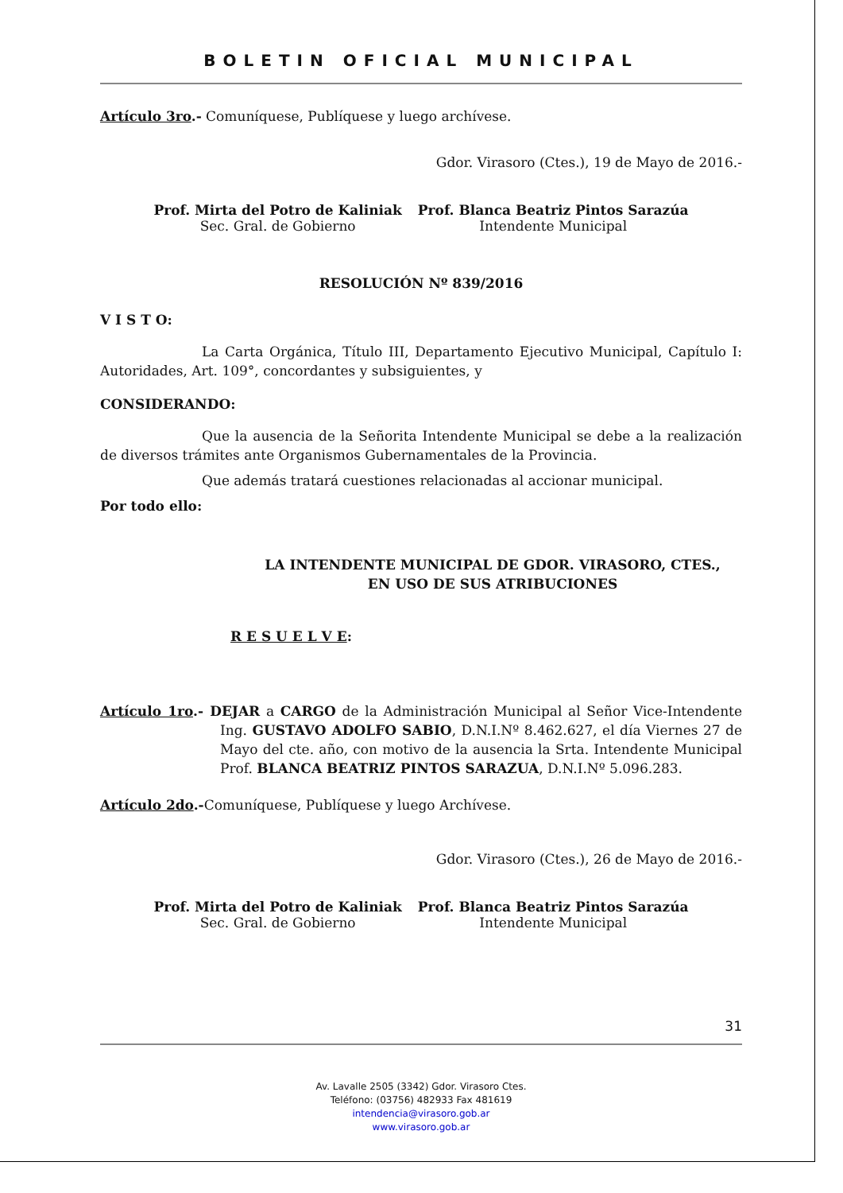BOLETIN OFICIAL MUNICIPAL
Artículo 3ro.- Comuníquese, Publíquese y luego archívese.
Gdor. Virasoro (Ctes.), 19 de Mayo de 2016.-
Prof. Mirta del Potro de Kaliniak
Sec. Gral. de Gobierno
Prof. Blanca Beatriz Pintos Sarazúa
Intendente Municipal
RESOLUCIÓN Nº 839/2016
V I S T O:
La Carta Orgánica, Título III, Departamento Ejecutivo Municipal, Capítulo I: Autoridades, Art. 109°, concordantes y subsiguientes, y
CONSIDERANDO:
Que la ausencia de la Señorita Intendente Municipal se debe a la realización de diversos trámites ante Organismos Gubernamentales de la Provincia.
Que además tratará cuestiones relacionadas al accionar municipal.
Por todo ello:
LA INTENDENTE MUNICIPAL DE GDOR. VIRASORO, CTES.,
EN USO DE SUS ATRIBUCIONES
R E S U E L V E:
Artículo 1ro.- DEJAR a CARGO de la Administración Municipal al Señor Vice-Intendente Ing. GUSTAVO ADOLFO SABIO, D.N.I.Nº 8.462.627, el día Viernes 27 de Mayo del cte. año, con motivo de la ausencia la Srta. Intendente Municipal Prof. BLANCA BEATRIZ PINTOS SARAZUA, D.N.I.Nº 5.096.283.
Artículo 2do.-Comuníquese, Publíquese y luego Archívese.
Gdor. Virasoro (Ctes.), 26 de Mayo de 2016.-
Prof. Mirta del Potro de Kaliniak
Sec. Gral. de Gobierno
Prof. Blanca Beatriz Pintos Sarazúa
Intendente Municipal
31
Av. Lavalle 2505 (3342) Gdor. Virasoro Ctes.
Teléfono: (03756) 482933 Fax 481619
intendencia@virasoro.gob.ar
www.virasoro.gob.ar